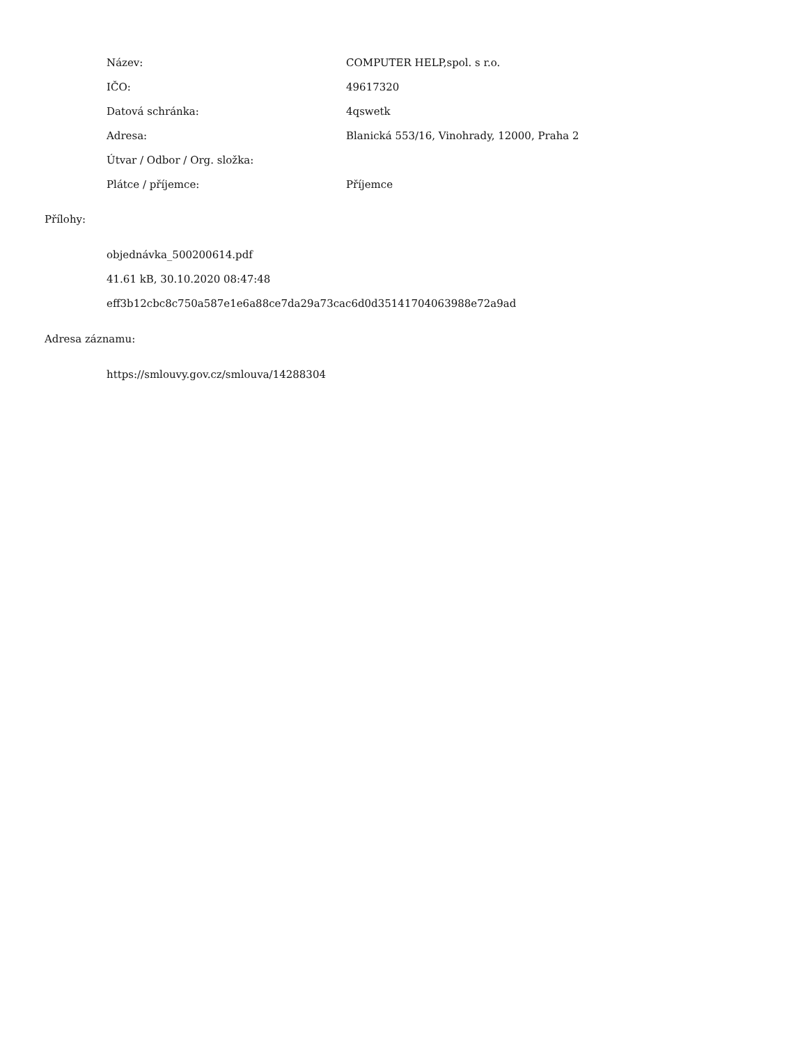| Název: | COMPUTER HELP,spol. s r.o. |
| IČO: | 49617320 |
| Datová schránka: | 4qswetk |
| Adresa: | Blanická 553/16, Vinohrady, 12000, Praha 2 |
| Útvar / Odbor / Org. složka: | |
| Plátce / příjemce: | Příjemce |
Přílohy:
objednávka_500200614.pdf
41.61 kB, 30.10.2020 08:47:48
eff3b12cbc8c750a587e1e6a88ce7da29a73cac6d0d35141704063988e72a9ad
Adresa záznamu:
https://smlouvy.gov.cz/smlouva/14288304